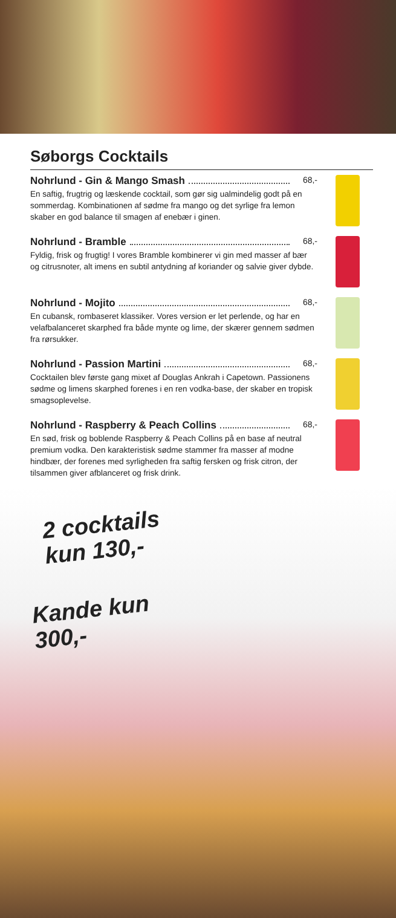Søborgs Cocktails
Nohrlund - Gin & Mango Smash 68,-
En saftig, frugtrig og læskende cocktail, som gør sig ualmindelig godt på en sommerdag. Kombinationen af sødme fra mango og det syrlige fra lemon skaber en god balance til smagen af enebær i ginen.
Nohrlund - Bramble 68,-
Fyldig, frisk og frugtig! I vores Bramble kombinerer vi gin med masser af bær og citrusnoter, alt imens en subtil antydning af koriander og salvie giver dybde.
Nohrlund - Mojito 68,-
En cubansk, rombaseret klassiker. Vores version er let perlende, og har en velafbalanceret skarphed fra både mynte og lime, der skærer gennem sødmen fra rørsukker.
Nohrlund - Passion Martini 68,-
Cocktailen blev første gang mixet af Douglas Ankrah i Capetown. Passionens sødme og limens skarphed forenes i en ren vodka-base, der skaber en tropisk smagsoplevelse.
Nohrlund - Raspberry & Peach Collins 68,-
En sød, frisk og boblende Raspberry & Peach Collins på en base af neutral premium vodka. Den karakteristisk sødme stammer fra masser af modne hindbær, der forenes med syrligheden fra saftig fersken og frisk citron, der tilsammen giver afblanceret og frisk drink.
2 cocktails kun 130,-
Kande kun 300,-